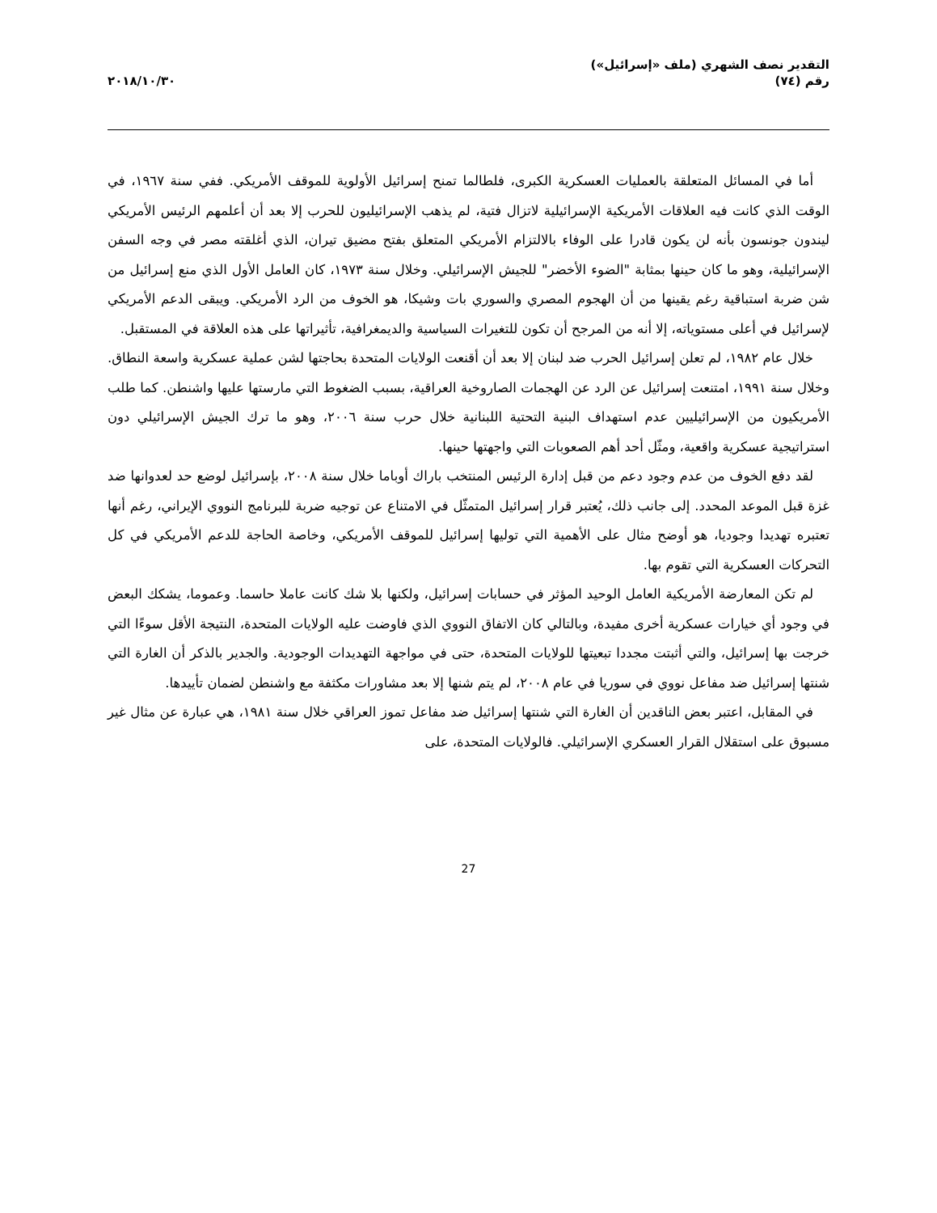التقدير نصف الشهري (ملف «إسرائيل»)
رقم (٧٤)
٢٠١٨/١٠/٣٠
أما في المسائل المتعلقة بالعمليات العسكرية الكبرى، فلطالما تمنح إسرائيل الأولوية للموقف الأمريكي. ففي سنة ١٩٦٧، في الوقت الذي كانت فيه العلاقات الأمريكية الإسرائيلية لاتزال فتية، لم يذهب الإسرائيليون للحرب إلا بعد أن أعلمهم الرئيس الأمريكي ليندون جونسون بأنه لن يكون قادرا على الوفاء بالالتزام الأمريكي المتعلق بفتح مضيق تيران، الذي أغلقته مصر في وجه السفن الإسرائيلية، وهو ما كان حينها بمثابة "الضوء الأخضر" للجيش الإسرائيلي. وخلال سنة ١٩٧٣، كان العامل الأول الذي منع إسرائيل من شن ضربة استباقية رغم يقينها من أن الهجوم المصري والسوري بات وشيكا، هو الخوف من الرد الأمريكي. ويبقى الدعم الأمريكي لإسرائيل في أعلى مستوياته، إلا أنه من المرجح أن تكون للتغيرات السياسية والديمغرافية، تأثيراتها على هذه العلاقة في المستقبل.
خلال عام ١٩٨٢، لم تعلن إسرائيل الحرب ضد لبنان إلا بعد أن أقنعت الولايات المتحدة بحاجتها لشن عملية عسكرية واسعة النطاق. وخلال سنة ١٩٩١، امتنعت إسرائيل عن الرد عن الهجمات الصاروخية العراقية، بسبب الضغوط التي مارستها عليها واشنطن. كما طلب الأمريكيون من الإسرائيليين عدم استهداف البنية التحتية اللبنانية خلال حرب سنة ٢٠٠٦، وهو ما ترك الجيش الإسرائيلي دون استراتيجية عسكرية واقعية، ومثّل أحد أهم الصعوبات التي واجهتها حينها.
لقد دفع الخوف من عدم وجود دعم من قبل إدارة الرئيس المنتخب باراك أوباما خلال سنة ٢٠٠٨، بإسرائيل لوضع حد لعدوانها ضد غزة قبل الموعد المحدد. إلى جانب ذلك، يُعتبر قرار إسرائيل المتمثّل في الامتناع عن توجيه ضربة للبرنامج النووي الإيراني، رغم أنها تعتبره تهديدا وجوديا، هو أوضح مثال على الأهمية التي توليها إسرائيل للموقف الأمريكي، وخاصة الحاجة للدعم الأمريكي في كل التحركات العسكرية التي تقوم بها.
لم تكن المعارضة الأمريكية العامل الوحيد المؤثر في حسابات إسرائيل، ولكنها بلا شك كانت عاملا حاسما. وعموما، يشكك البعض في وجود أي خيارات عسكرية أخرى مفيدة، وبالتالي كان الاتفاق النووي الذي فاوضت عليه الولايات المتحدة، النتيجة الأقل سوءًا التي خرجت بها إسرائيل، والتي أثبتت مجددا تبعيتها للولايات المتحدة، حتى في مواجهة التهديدات الوجودية. والجدير بالذكر أن الغارة التي شنتها إسرائيل ضد مفاعل نووي في سوريا في عام ٢٠٠٨، لم يتم شنها إلا بعد مشاورات مكثفة مع واشنطن لضمان تأييدها.
في المقابل، اعتبر بعض الناقدين أن الغارة التي شنتها إسرائيل ضد مفاعل تموز العراقي خلال سنة ١٩٨١، هي عبارة عن مثال غير مسبوق على استقلال القرار العسكري الإسرائيلي. فالولايات المتحدة، على
27